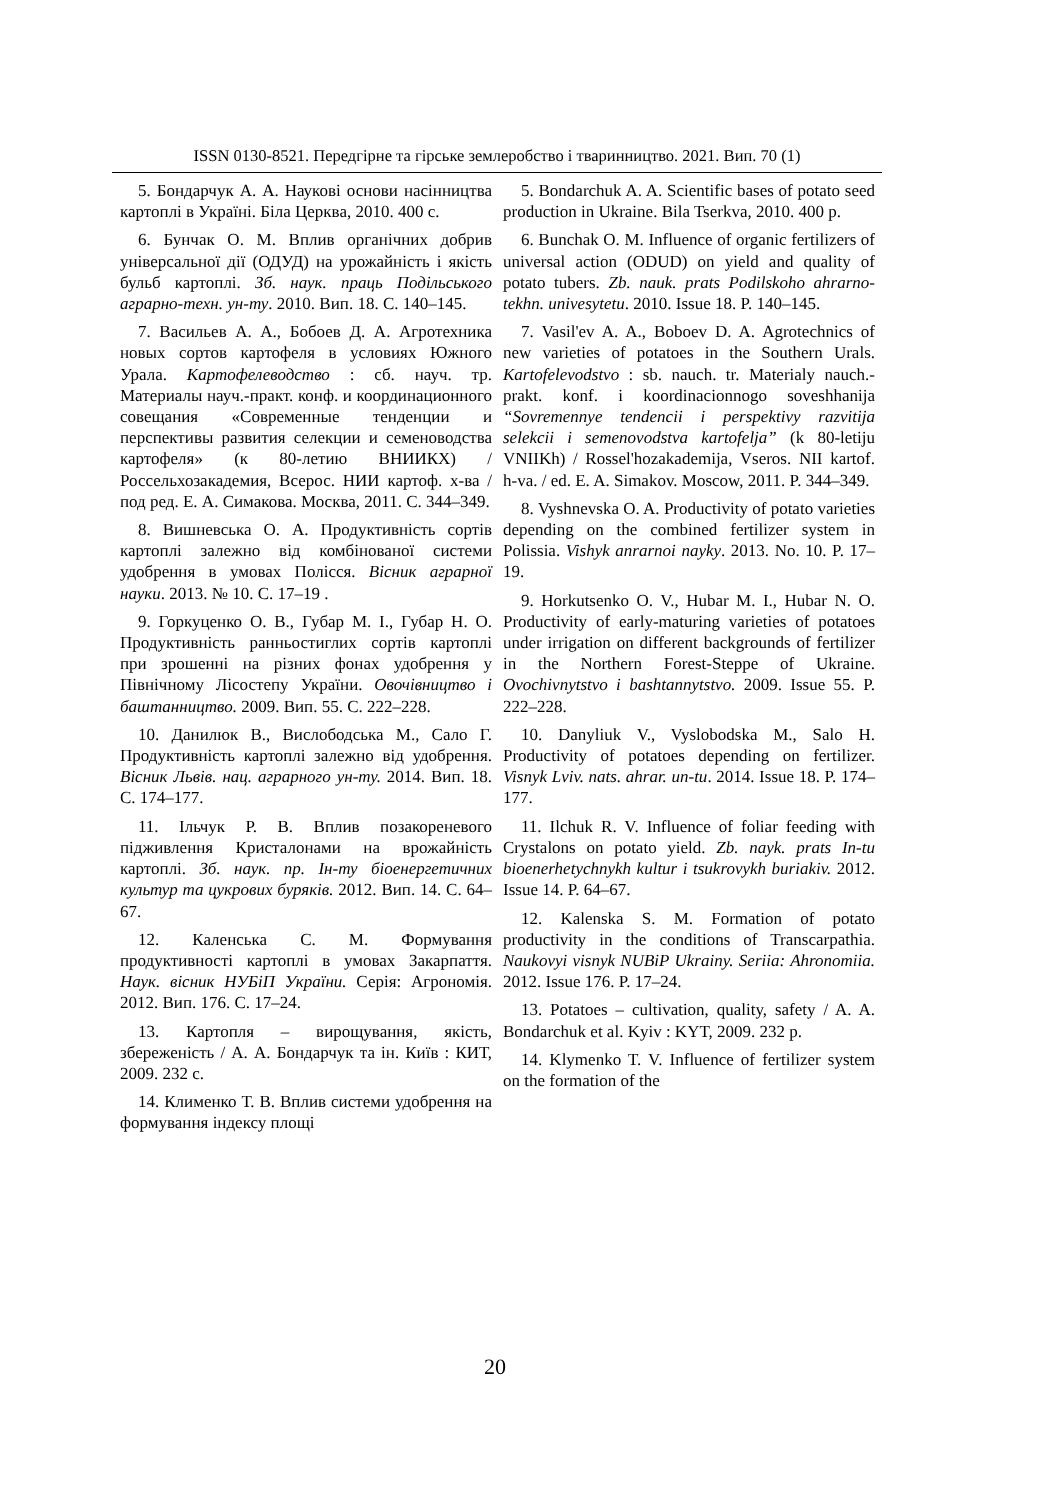ISSN 0130-8521. Передгірне та гірське землеробство і тваринництво. 2021. Вип. 70 (1)
5. Бондарчук А. А. Наукові основи насінництва картоплі в Україні. Біла Церква, 2010. 400 с.
6. Бунчак О. М. Вплив органічних добрив універсальної дії (ОДУД) на урожайність і якість бульб картоплі. Зб. наук. праць Подільського аграрно-техн. ун-ту. 2010. Вип. 18. С. 140–145.
7. Васильев А. А., Бобоев Д. А. Агротехника новых сортов картофеля в условиях Южного Урала. Картофелеводство : сб. науч. тр. Материалы науч.-практ. конф. и координационного совещания «Современные тенденции и перспективы развития селекции и семеноводства картофеля» (к 80-летию ВНИИКХ) / Россельхозакадемия, Всерос. НИИ картоф. х-ва / под ред. Е. А. Симакова. Москва, 2011. С. 344–349.
8. Вишневська О. А. Продуктивність сортів картоплі залежно від комбінованої системи удобрення в умовах Полісся. Вісник аграрної науки. 2013. № 10. С. 17–19 .
9. Горкуценко О. В., Губар М. І., Губар Н. О. Продуктивність ранньостиглих сортів картоплі при зрошенні на різних фонах удобрення у Північному Лісостепу України. Овочівництво і баштанництво. 2009. Вип. 55. С. 222–228.
10. Данилюк В., Вислободська М., Сало Г. Продуктивність картоплі залежно від удобрення. Вісник Львів. нац. аграрного ун-ту. 2014. Вип. 18. С. 174–177.
11. Ільчук Р. В. Вплив позакореневого підживлення Кристалонами на врожайність картоплі. Зб. наук. пр. Ін-ту біоенергетичних культур та цукрових буряків. 2012. Вип. 14. С. 64–67.
12. Каленська С. М. Формування продуктивності картоплі в умовах Закарпаття. Наук. вісник НУБіП України. Серія: Агрономія. 2012. Вип. 176. С. 17–24.
13. Картопля – вирощування, якість, збереженість / А. А. Бондарчук та ін. Київ : КИТ, 2009. 232 с.
14. Клименко Т. В. Вплив системи удобрення на формування індексу площі
5. Bondarchuk A. A. Scientific bases of potato seed production in Ukraine. Bila Tserkva, 2010. 400 p.
6. Bunchak O. M. Influence of organic fertilizers of universal action (ODUD) on yield and quality of potato tubers. Zb. nauk. prats Podilskoho ahrarno-tekhn. univesytetu. 2010. Issue 18. P. 140–145.
7. Vasil'ev A. A., Boboev D. A. Agrotechnics of new varieties of potatoes in the Southern Urals. Kartofelevodstvo : sb. nauch. tr. Materialy nauch.-prakt. konf. i koordinacionnogo soveshhanija “Sovremennye tendencii i perspektivy razvitija selekcii i semenovodstva kartofelja” (k 80-letiju VNIIKh) / Rossel'hozakademija, Vseros. NII kartof. h-va. / ed. E. A. Simakov. Moscow, 2011. P. 344–349.
8. Vyshnevska O. A. Productivity of potato varieties depending on the combined fertilizer system in Polissia. Vishyk anrarnoi nayky. 2013. No. 10. P. 17–19.
9. Horkutsenko O. V., Hubar M. I., Hubar N. O. Productivity of early-maturing varieties of potatoes under irrigation on different backgrounds of fertilizer in the Northern Forest-Steppe of Ukraine. Ovochivnytstvo i bashtannytstvo. 2009. Issue 55. P. 222–228.
10. Danyliuk V., Vyslobodska M., Salo H. Productivity of potatoes depending on fertilizer. Visnyk Lviv. nats. ahrar. un-tu. 2014. Issue 18. P. 174–177.
11. Ilchuk R. V. Influence of foliar feeding with Crystalons on potato yield. Zb. nayk. prats In-tu bioenerhetychnykh kultur i tsukrovykh buriakiv. 2012. Issue 14. P. 64–67.
12. Kalenska S. M. Formation of potato productivity in the conditions of Transcarpathia. Naukovyi visnyk NUBiP Ukrainy. Seriia: Ahronomiia. 2012. Issue 176. P. 17–24.
13. Potatoes – cultivation, quality, safety / A. A. Bondarchuk et al. Kyiv : KYT, 2009. 232 p.
14. Klymenko T. V. Influence of fertilizer system on the formation of the
20